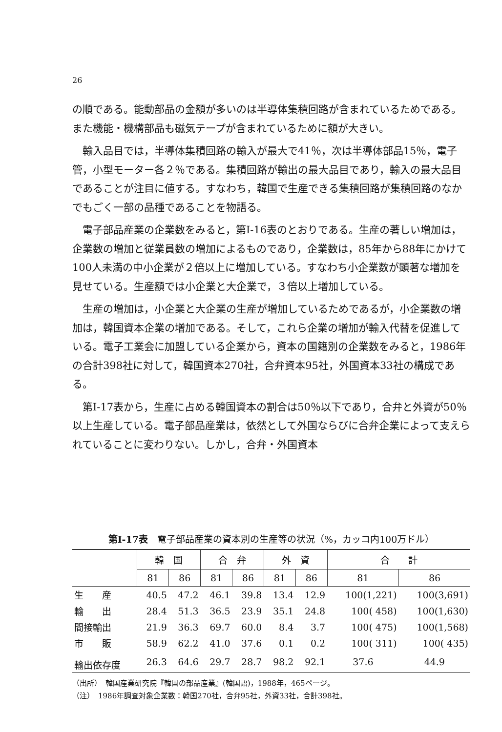26
の順である。能動部品の金額が多いのは半導体集積回路が含まれているためである。また機能・機構部品も磁気テープが含まれているために額が大きい。
輸入品目では，半導体集積回路の輸入が最大で41％，次は半導体部品15％，電子管，小型モーター各２％である。集積回路が輸出の最大品目であり，輸入の最大品目であることが注目に値する。すなわち，韓国で生産できる集積回路が集積回路のなかでもごく一部の品種であることを物語る。
電子部品産業の企業数をみると，第I-16表のとおりである。生産の著しい増加は，企業数の増加と従業員数の増加によるものであり，企業数は，85年から88年にかけて100人未満の中小企業が２倍以上に増加している。すなわち小企業数が顕著な増加を見せている。生産額では小企業と大企業で，３倍以上増加している。
生産の増加は，小企業と大企業の生産が増加しているためであるが，小企業数の増加は，韓国資本企業の増加である。そして，これら企業の増加が輸入代替を促進している。電子工業会に加盟している企業から，資本の国籍別の企業数をみると，1986年の合計398社に対して，韓国資本270社，合弁資本95社，外国資本33社の構成である。
第I-17表から，生産に占める韓国資本の割合は50％以下であり，合弁と外資が50％以上生産している。電子部品産業は，依然として外国ならびに合弁企業によって支えられていることに変わりない。しかし，合弁・外国資本
第I-17表　電子部品産業の資本別の生産等の状況（%，カッコ内100万ドル）
| | 韓 国 | | 合 弁 | | 外 資 | | 合 計 | |
| --- | --- | --- | --- | --- | --- | --- | --- | --- |
| | 81 | 86 | 81 | 86 | 81 | 86 | 81 | 86 |
| 生 産 | 40.5 | 47.2 | 46.1 | 39.8 | 13.4 | 12.9 | 100(1,221) | 100(3,691) |
| 輸 出 | 28.4 | 51.3 | 36.5 | 23.9 | 35.1 | 24.8 | 100( 458) | 100(1,630) |
| 間接輸出 | 21.9 | 36.3 | 69.7 | 60.0 | 8.4 | 3.7 | 100( 475) | 100(1,568) |
| 市 販 | 58.9 | 62.2 | 41.0 | 37.6 | 0.1 | 0.2 | 100( 311) | 100( 435) |
| 輸出依存度 | 26.3 | 64.6 | 29.7 | 28.7 | 98.2 | 92.1 | 37.6 | 44.9 |
（出所）　韓国産業研究院『韓国の部品産業』(韓国語)，1988年，465ページ。
（注）　1986年調査対象企業数：韓国270社，合弁95社，外資33社，合計398社。